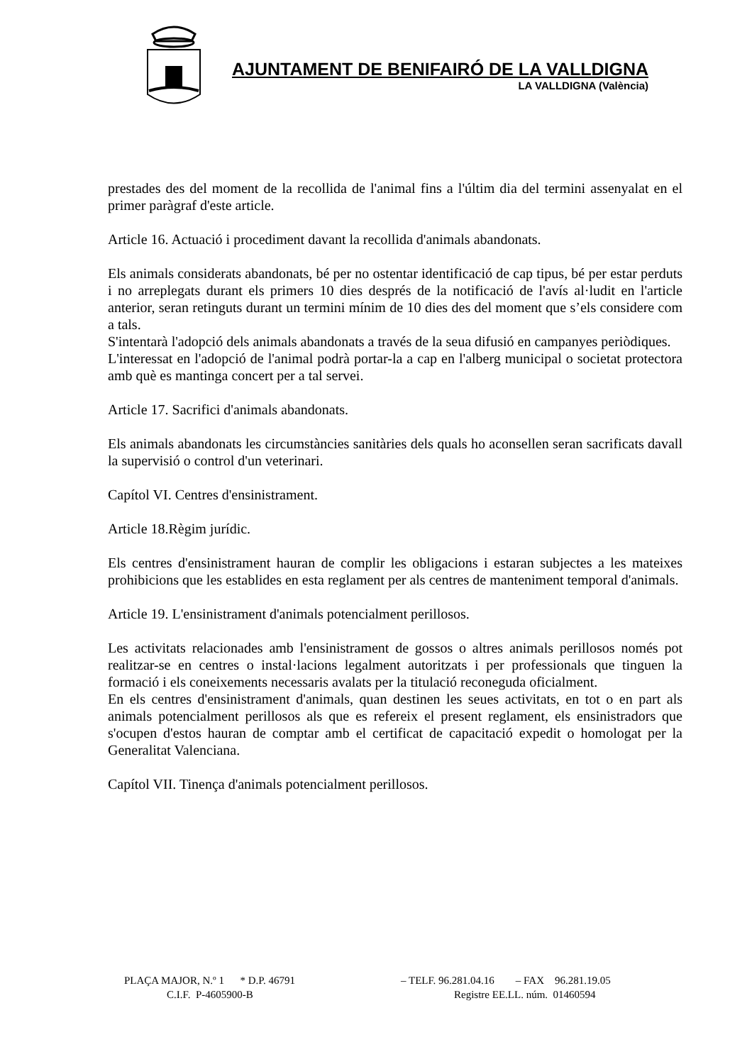AJUNTAMENT DE BENIFAIRÓ DE LA VALLDIGNA
LA VALLDIGNA (València)
prestades des del moment de la recollida de l'animal fins a l'últim dia del termini assenyalat en el primer paràgraf d'este article.
Article 16. Actuació i procediment davant la recollida d'animals abandonats.
Els animals considerats abandonats, bé per no ostentar identificació de cap tipus, bé per estar perduts i no arreplegats durant els primers 10 dies després de la notificació de l'avís al·ludit en l'article anterior, seran retinguts durant un termini mínim de 10 dies des del moment que s’els considere com a tals.
S'intentarà l'adopció dels animals abandonats a través de la seua difusió en campanyes periòdiques.
L'interessat en l'adopció de l'animal podrà portar-la a cap en l'alberg municipal o societat protectora amb què es mantinga concert per a tal servei.
Article 17. Sacrifici d'animals abandonats.
Els animals abandonats les circumstàncies sanitàries dels quals ho aconsellen seran sacrificats davall la supervisió o control d'un veterinari.
Capítol VI. Centres d'ensinistrament.
Article 18.Règim jurídic.
Els centres d'ensinistrament hauran de complir les obligacions i estaran subjectes a les mateixes prohibicions que les establides en esta reglament per als centres de manteniment temporal d'animals.
Article 19. L'ensinistrament d'animals potencialment perillosos.
Les activitats relacionades amb l'ensinistrament de gossos o altres animals perillosos només pot realitzar-se en centres o instal·lacions legalment autoritzats i per professionals que tinguen la formació i els coneixements necessaris avalats per la titulació reconeguda oficialment.
En els centres d'ensinistrament d'animals, quan destinen les seues activitats, en tot o en part als animals potencialment perillosos als que es refereix el present reglament, els ensinistradors que s'ocupen d'estos hauran de comptar amb el certificat de capacitació expedit o homologat per la Generalitat Valenciana.
Capítol VII. Tinença d'animals potencialment perillosos.
PLAÇA MAJOR, N.º 1 * D.P. 46791 – TELF. 96.281.04.16 – FAX 96.281.19.05
C.I.F. P-4605900-B Registre EE.LL. núm. 01460594